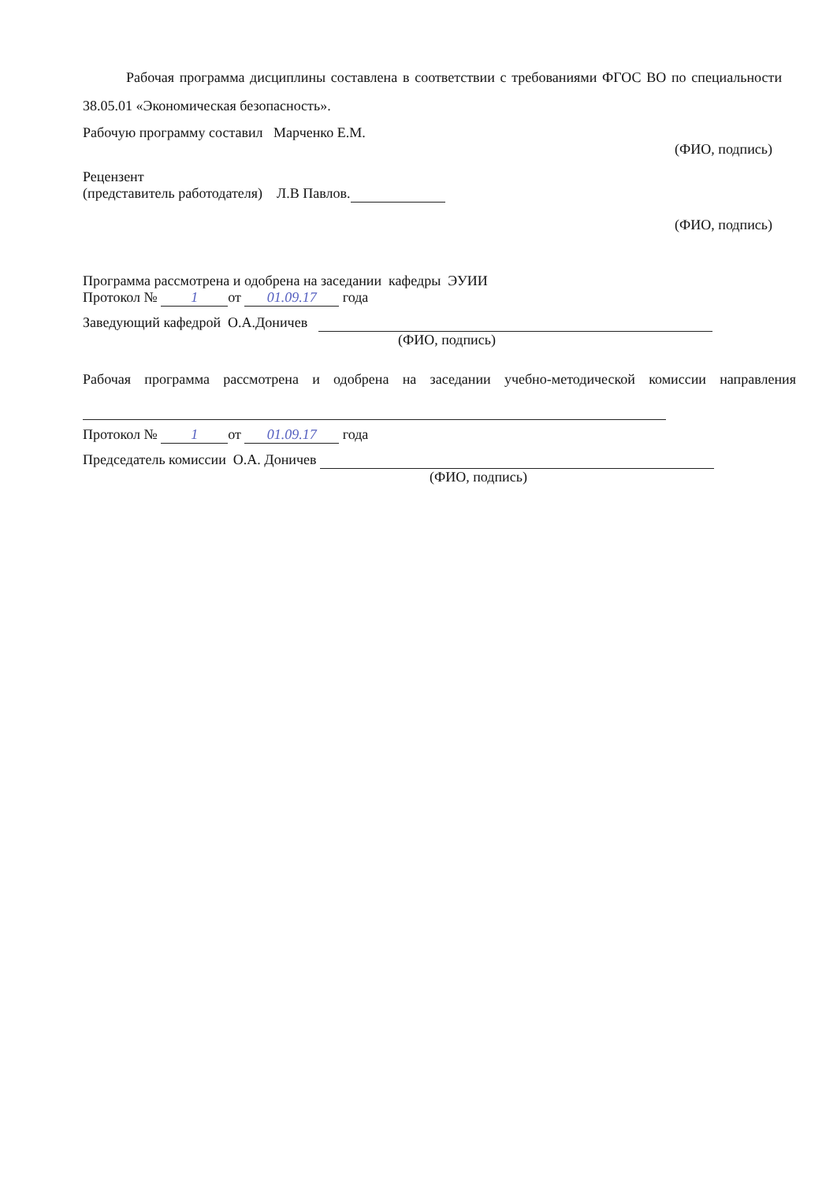Рабочая программа дисциплины составлена в соответствии с требованиями ФГОС ВО по специальности 38.05.01 «Экономическая безопасность».
Рабочую программу составил Марченко Е.М.
(ФИО, подпись)
Рецензент
(представитель работодателя) Л.В Павлов.
(ФИО, подпись)
Программа рассмотрена и одобрена на заседании кафедры ЭУИИ
Протокол № 1 от 01.09.17 года
Заведующий кафедрой О.А.Доничев
(ФИО, подпись)
Рабочая программа рассмотрена и одобрена на заседании учебно-методической комиссии направления
Протокол № 1 от 01.09.17 года
Председатель комиссии О.А. Доничев
(ФИО, подпись)